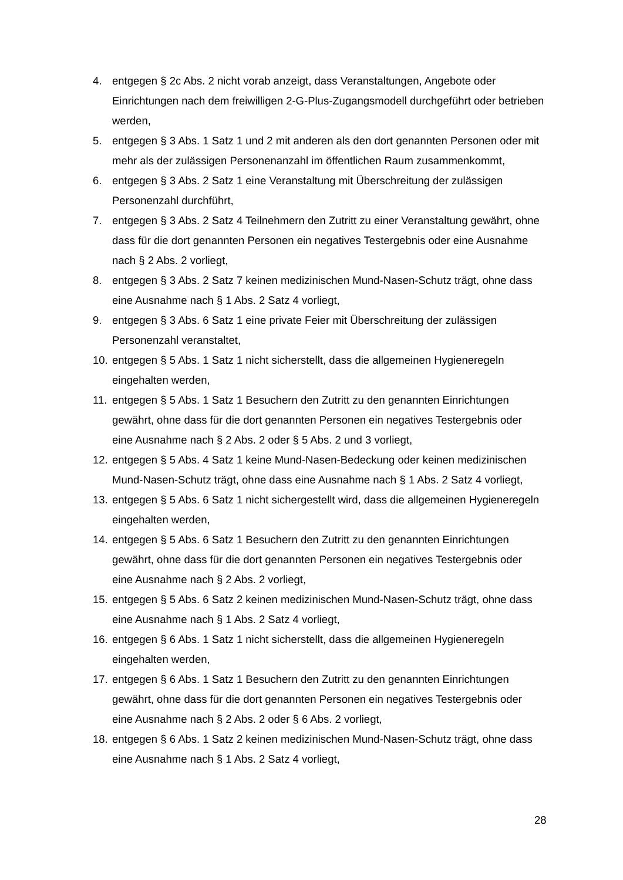4. entgegen § 2c Abs. 2 nicht vorab anzeigt, dass Veranstaltungen, Angebote oder Einrichtungen nach dem freiwilligen 2-G-Plus-Zugangsmodell durchgeführt oder betrieben werden,
5. entgegen § 3 Abs. 1 Satz 1 und 2 mit anderen als den dort genannten Personen oder mit mehr als der zulässigen Personenanzahl im öffentlichen Raum zusammenkommt,
6. entgegen § 3 Abs. 2 Satz 1 eine Veranstaltung mit Überschreitung der zulässigen Personenzahl durchführt,
7. entgegen § 3 Abs. 2 Satz 4 Teilnehmern den Zutritt zu einer Veranstaltung gewährt, ohne dass für die dort genannten Personen ein negatives Testergebnis oder eine Ausnahme nach § 2 Abs. 2 vorliegt,
8. entgegen § 3 Abs. 2 Satz 7 keinen medizinischen Mund-Nasen-Schutz trägt, ohne dass eine Ausnahme nach § 1 Abs. 2 Satz 4 vorliegt,
9. entgegen § 3 Abs. 6 Satz 1 eine private Feier mit Überschreitung der zulässigen Personenzahl veranstaltet,
10. entgegen § 5 Abs. 1 Satz 1 nicht sicherstellt, dass die allgemeinen Hygieneregeln eingehalten werden,
11. entgegen § 5 Abs. 1 Satz 1 Besuchern den Zutritt zu den genannten Einrichtungen gewährt, ohne dass für die dort genannten Personen ein negatives Testergebnis oder eine Ausnahme nach § 2 Abs. 2 oder § 5 Abs. 2 und 3 vorliegt,
12. entgegen § 5 Abs. 4 Satz 1 keine Mund-Nasen-Bedeckung oder keinen medizinischen Mund-Nasen-Schutz trägt, ohne dass eine Ausnahme nach § 1 Abs. 2 Satz 4 vorliegt,
13. entgegen § 5 Abs. 6 Satz 1 nicht sichergestellt wird, dass die allgemeinen Hygieneregeln eingehalten werden,
14. entgegen § 5 Abs. 6 Satz 1 Besuchern den Zutritt zu den genannten Einrichtungen gewährt, ohne dass für die dort genannten Personen ein negatives Testergebnis oder eine Ausnahme nach § 2 Abs. 2 vorliegt,
15. entgegen § 5 Abs. 6 Satz 2 keinen medizinischen Mund-Nasen-Schutz trägt, ohne dass eine Ausnahme nach § 1 Abs. 2 Satz 4 vorliegt,
16. entgegen § 6 Abs. 1 Satz 1 nicht sicherstellt, dass die allgemeinen Hygieneregeln eingehalten werden,
17. entgegen § 6 Abs. 1 Satz 1 Besuchern den Zutritt zu den genannten Einrichtungen gewährt, ohne dass für die dort genannten Personen ein negatives Testergebnis oder eine Ausnahme nach § 2 Abs. 2 oder § 6 Abs. 2 vorliegt,
18. entgegen § 6 Abs. 1 Satz 2 keinen medizinischen Mund-Nasen-Schutz trägt, ohne dass eine Ausnahme nach § 1 Abs. 2 Satz 4 vorliegt,
28